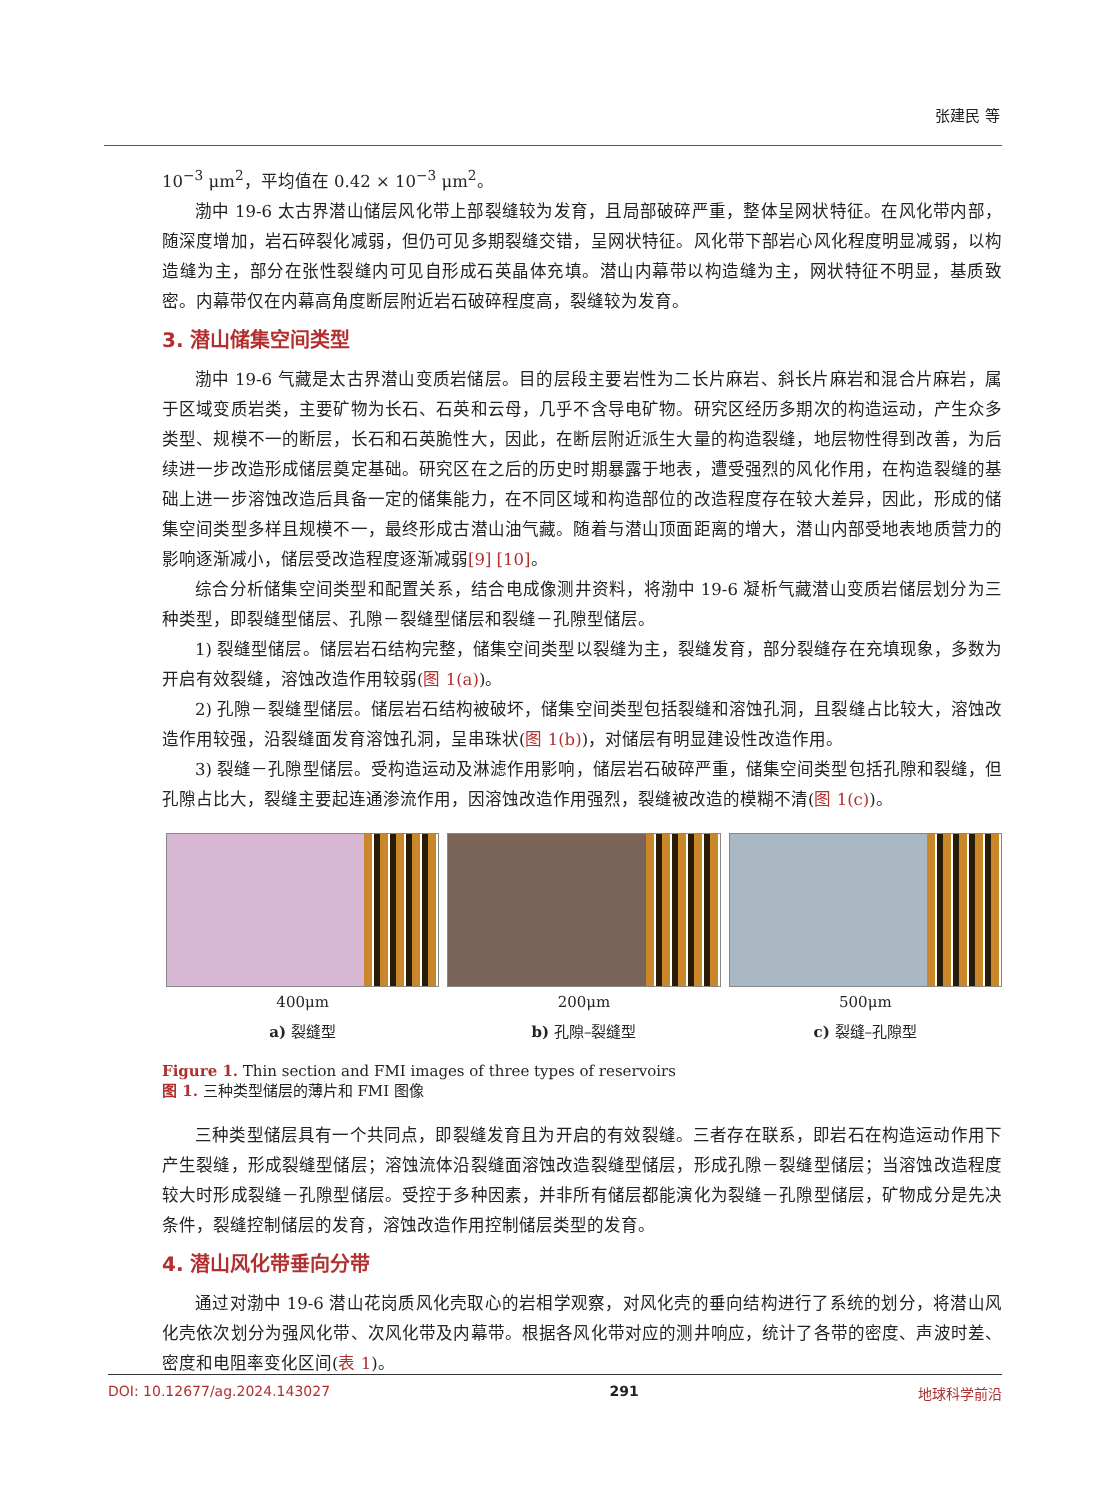张建民 等
10<sup>−3</sup> μm<sup>2</sup>，平均值在 0.42 × 10<sup>−3</sup> μm<sup>2</sup>。
渤中 19-6 太古界潜山储层风化带上部裂缝较为发育，且局部破碎严重，整体呈网状特征。在风化带内部，随深度增加，岩石碎裂化减弱，但仍可见多期裂缝交错，呈网状特征。风化带下部岩心风化程度明显减弱，以构造缝为主，部分在张性裂缝内可见自形成石英晶体充填。潜山内幕带以构造缝为主，网状特征不明显，基质致密。内幕带仅在内幕高角度断层附近岩石破碎程度高，裂缝较为发育。
3. 潜山储集空间类型
渤中 19-6 气藏是太古界潜山变质岩储层。目的层段主要岩性为二长片麻岩、斜长片麻岩和混合片麻岩，属于区域变质岩类，主要矿物为长石、石英和云母，几乎不含导电矿物。研究区经历多期次的构造运动，产生众多类型、规模不一的断层，长石和石英脆性大，因此，在断层附近派生大量的构造裂缝，地层物性得到改善，为后续进一步改造形成储层奠定基础。研究区在之后的历史时期暴露于地表，遭受强烈的风化作用，在构造裂缝的基础上进一步溶蚀改造后具备一定的储集能力，在不同区域和构造部位的改造程度存在较大差异，因此，形成的储集空间类型多样且规模不一，最终形成古潜山油气藏。随着与潜山顶面距离的增大，潜山内部受地表地质营力的影响逐渐减小，储层受改造程度逐渐减弱[9] [10]。
综合分析储集空间类型和配置关系，结合电成像测井资料，将渤中 19-6 凝析气藏潜山变质岩储层划分为三种类型，即裂缝型储层、孔隙－裂缝型储层和裂缝－孔隙型储层。
1) 裂缝型储层。储层岩石结构完整，储集空间类型以裂缝为主，裂缝发育，部分裂缝存在充填现象，多数为开启有效裂缝，溶蚀改造作用较弱(图 1(a))。
2) 孔隙－裂缝型储层。储层岩石结构被破坏，储集空间类型包括裂缝和溶蚀孔洞，且裂缝占比较大，溶蚀改造作用较强，沿裂缝面发育溶蚀孔洞，呈串珠状(图 1(b))，对储层有明显建设性改造作用。
3) 裂缝－孔隙型储层。受构造运动及淋滤作用影响，储层岩石破碎严重，储集空间类型包括孔隙和裂缝，但孔隙占比大，裂缝主要起连通渗流作用，因溶蚀改造作用强烈，裂缝被改造的模糊不清(图 1(c))。
400μm
a) 裂缝型
200μm
b) 孔隙–裂缝型
500μm
c) 裂缝–孔隙型
Figure 1. Thin section and FMI images of three types of reservoirs
图 1. 三种类型储层的薄片和 FMI 图像
三种类型储层具有一个共同点，即裂缝发育且为开启的有效裂缝。三者存在联系，即岩石在构造运动作用下产生裂缝，形成裂缝型储层；溶蚀流体沿裂缝面溶蚀改造裂缝型储层，形成孔隙－裂缝型储层；当溶蚀改造程度较大时形成裂缝－孔隙型储层。受控于多种因素，并非所有储层都能演化为裂缝－孔隙型储层，矿物成分是先决条件，裂缝控制储层的发育，溶蚀改造作用控制储层类型的发育。
4. 潜山风化带垂向分带
通过对渤中 19-6 潜山花岗质风化壳取心的岩相学观察，对风化壳的垂向结构进行了系统的划分，将潜山风化壳依次划分为强风化带、次风化带及内幕带。根据各风化带对应的测井响应，统计了各带的密度、声波时差、密度和电阻率变化区间(表 1)。
DOI: 10.12677/ag.2024.143027 291 地球科学前沿